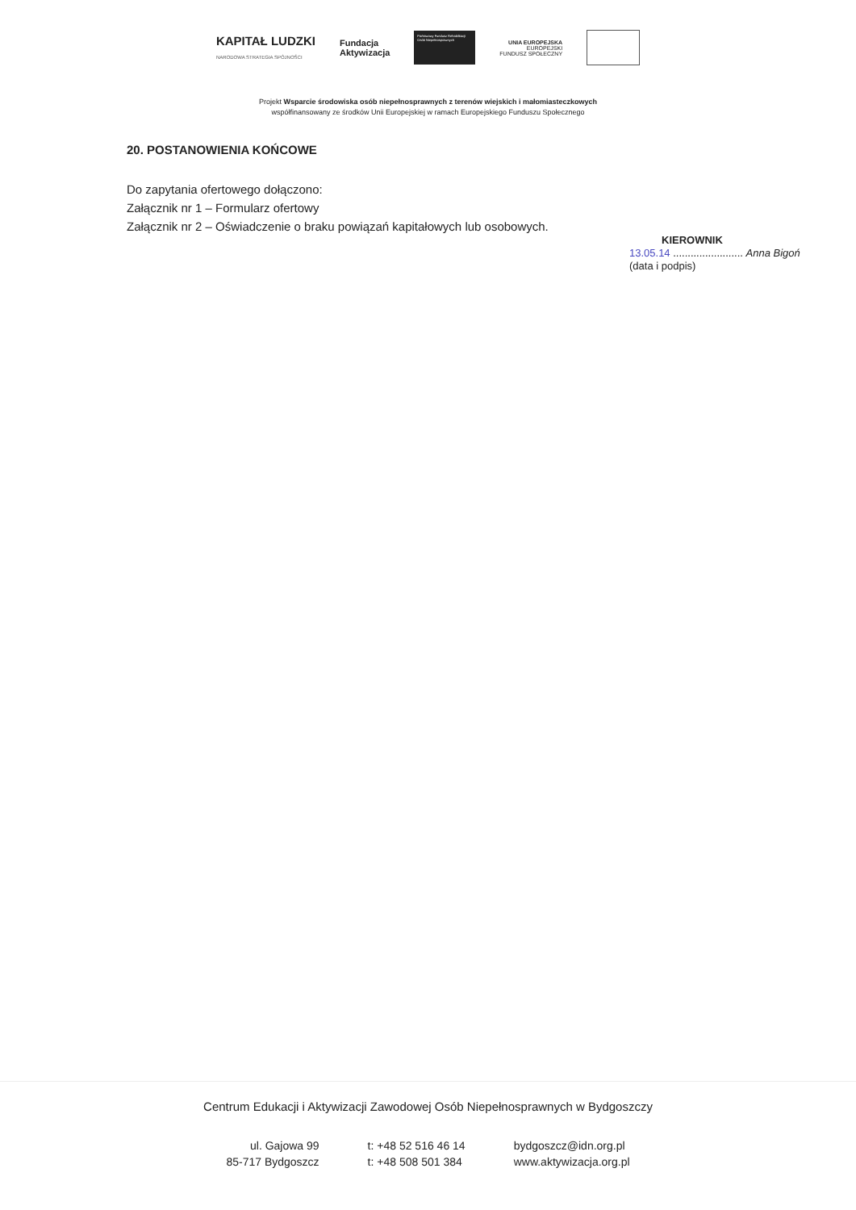KAPITAŁ LUDZKI
NARODOWA STRATEGIA SPÓJNOŚCI
Fundacja
Aktywizacja
Państwowy Fundusz Rehabilitacji Osób Niepełnosprawnych
UNIA EUROPEJSKA
EUROPEJSKI
FUNDUSZ SPOŁECZNY
Projekt Wsparcie środowiska osób niepełnosprawnych z terenów wiejskich i małomiasteczkowych
współfinansowany ze środków Unii Europejskiej w ramach Europejskiego Funduszu Społecznego
20. POSTANOWIENIA KOŃCOWE
Do zapytania ofertowego dołączono:
Załącznik nr 1 – Formularz ofertowy
Załącznik nr 2 – Oświadczenie o braku powiązań kapitałowych lub osobowych.
KIEROWNIK
13.05.14 ........................ Anna Bigoń
(data i podpis)
Centrum Edukacji i Aktywizacji Zawodowej Osób Niepełnosprawnych w Bydgoszczy
ul. Gajowa 99
85-717 Bydgoszcz
t: +48 52 516 46 14
t: +48 508 501 384
bydgoszcz@idn.org.pl
www.aktywizacja.org.pl